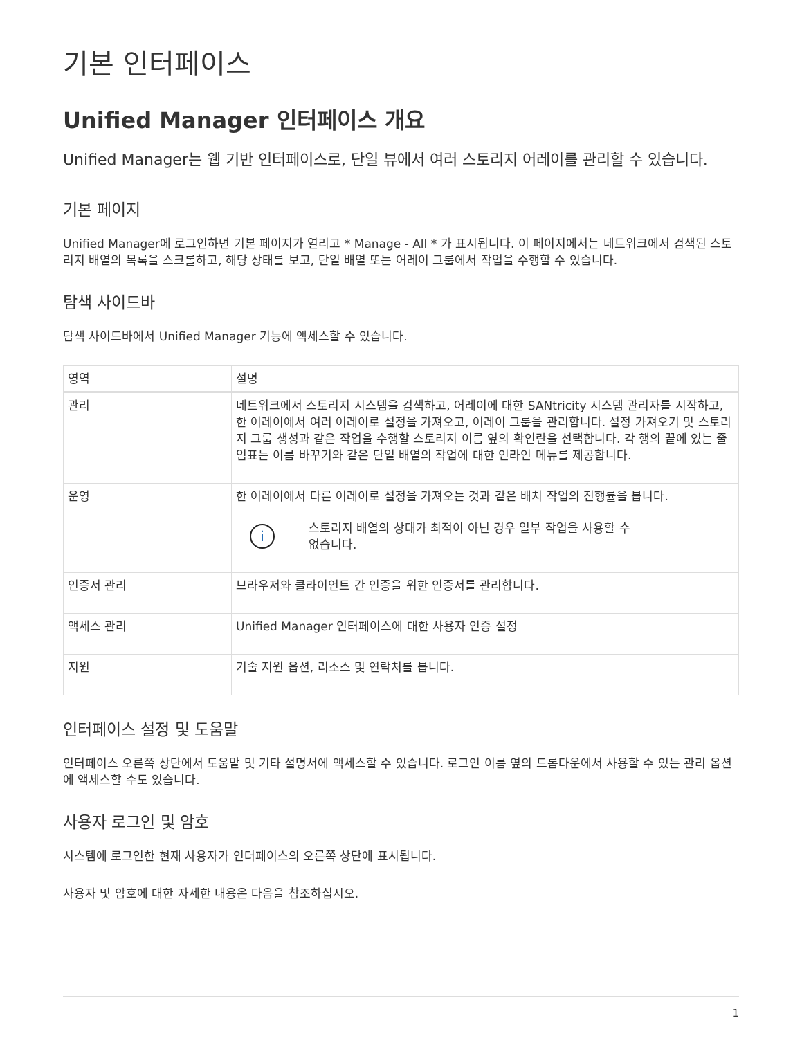기본 인터페이스
Unified Manager 인터페이스 개요
Unified Manager는 웹 기반 인터페이스로, 단일 뷰에서 여러 스토리지 어레이를 관리할 수 있습니다.
기본 페이지
Unified Manager에 로그인하면 기본 페이지가 열리고 * Manage - All * 가 표시됩니다. 이 페이지에서는 네트워크에서 검색된 스토리지 배열의 목록을 스크롤하고, 해당 상태를 보고, 단일 배열 또는 어레이 그룹에서 작업을 수행할 수 있습니다.
탐색 사이드바
탐색 사이드바에서 Unified Manager 기능에 액세스할 수 있습니다.
| 영역 | 설명 |
| --- | --- |
| 관리 | 네트워크에서 스토리지 시스템을 검색하고, 어레이에 대한 SANtricity 시스템 관리자를 시작하고, 한 어레이에서 여러 어레이로 설정을 가져오고, 어레이 그룹을 관리합니다. 설정 가져오기 및 스토리지 그룹 생성과 같은 작업을 수행할 스토리지 이름 옆의 확인란을 선택합니다. 각 행의 끝에 있는 줄임표는 이름 바꾸기와 같은 단일 배열의 작업에 대한 인라인 메뉴를 제공합니다. |
| 운영 | 한 어레이에서 다른 어레이로 설정을 가져오는 것과 같은 배치 작업의 진행률을 봅니다. i 스토리지 배열의 상태가 최적이 아닌 경우 일부 작업을 사용할 수 없습니다. |
| 인증서 관리 | 브라우저와 클라이언트 간 인증을 위한 인증서를 관리합니다. |
| 액세스 관리 | Unified Manager 인터페이스에 대한 사용자 인증 설정 |
| 지원 | 기술 지원 옵션, 리소스 및 연락처를 봅니다. |
인터페이스 설정 및 도움말
인터페이스 오른쪽 상단에서 도움말 및 기타 설명서에 액세스할 수 있습니다. 로그인 이름 옆의 드롭다운에서 사용할 수 있는 관리 옵션에 액세스할 수도 있습니다.
사용자 로그인 및 암호
시스템에 로그인한 현재 사용자가 인터페이스의 오른쪽 상단에 표시됩니다.
사용자 및 암호에 대한 자세한 내용은 다음을 참조하십시오.
1